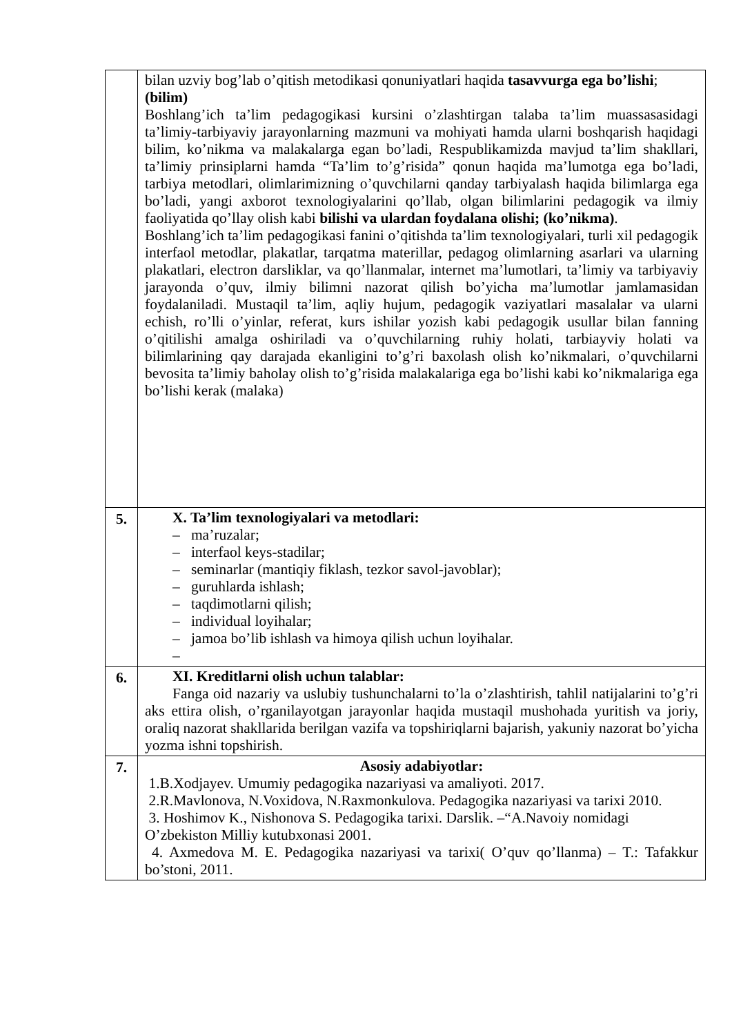| | bilan uzviy bog’lab o’qitish metodikasi qonuniyatlari haqida tasavvurga ega bo’lishi ; (bilim) Boshlang’ich ta’lim pedagogikasi kursini o’zlashtirgan talaba ta’lim muassasasidagi ta’limiy-tarbiyaviy jarayonlarning mazmuni va mohiyati hamda ularni boshqarish haqidagi bilim, ko’nikma va malakalarga egan bo’ladi, Respublikamizda mavjud ta’lim shakllari, ta’limiy prinsiplarni hamda “Ta’lim to’g’risida” qonun haqida ma’lumotga ega bo’ladi, tarbiya metodlari, olimlarimizning o’quvchilarni qanday tarbiyalash haqida bilimlarga ega bo’ladi, yangi axborot texnologiyalarini qo’llab, olgan bilimlarini pedagogik va ilmiy faoliyatida qo’llay olish kabi bilishi va ulardan foydalana olishi; (ko’nikma) . Boshlang’ich ta’lim pedagogikasi fanini o’qitishda ta’lim texnologiyalari, turli xil pedagogik interfaol metodlar, plakatlar, tarqatma materillar, pedagog olimlarning asarlari va ularning plakatlari, electron darsliklar, va qo’llanmalar, internet ma’lumotlari, ta’limiy va tarbiyaviy jarayonda o’quv, ilmiy bilimni nazorat qilish bo’yicha ma’lumotlar jamlamasidan foydalaniladi. Mustaqil ta’lim, aqliy hujum, pedagogik vaziyatlari masalalar va ularni echish, ro’lli o’yinlar, referat, kurs ishilar yozish kabi pedagogik usullar bilan fanning o’qitilishi amalga oshiriladi va o’quvchilarning ruhiy holati, tarbiayviy holati va bilimlarining qay darajada ekanligini to’g’ri baxolash olish ko’nikmalari, o’quvchilarni bevosita ta’limiy baholay olish to’g’risida malakalariga ega bo’lishi kabi ko’nikmalariga ega bo’lishi kerak (malaka) |
| 5. | X. Ta’lim texnologiyalari va metodlari: – ma’ruzalar; – interfaol keys-stadilar; – seminarlar (mantiqiy fiklash, tezkor savol-javoblar); – guruhlarda ishlash; – taqdimotlarni qilish; – individual loyihalar; – jamoa bo’lib ishlash va himoya qilish uchun loyihalar. – |
| 6. | XI. Kreditlarni olish uchun talablar: Fanga oid nazariy va uslubiy tushunchalarni to’la o’zlashtirish, tahlil natijalarini to’g’ri aks ettira olish, o’rganilayotgan jarayonlar haqida mustaqil mushohada yuritish va joriy, oraliq nazorat shakllarida berilgan vazifa va topshiriqlarni bajarish, yakuniy nazorat bo’yicha yozma ishni topshirish. |
| 7. | Asosiy adabiyotlar: 1.B.Xodjayev. Umumiy pedagogika nazariyasi va amaliyoti. 2017. 2.R.Mavlonova, N.Voxidova, N.Raxmonkulova. Pedagogika nazariyasi va tarixi 2010. 3. Hoshimov K., Nishonova S. Pedagogika tarixi. Darslik. –“A.Navoiy nomidagi O’zbekiston Milliy kutubxonasi 2001. 4. Axmedova M. E. Pedagogika nazariyasi va tarixi( O’quv qo’llanma) – T.: Tafakkur bo’stoni, 2011. |